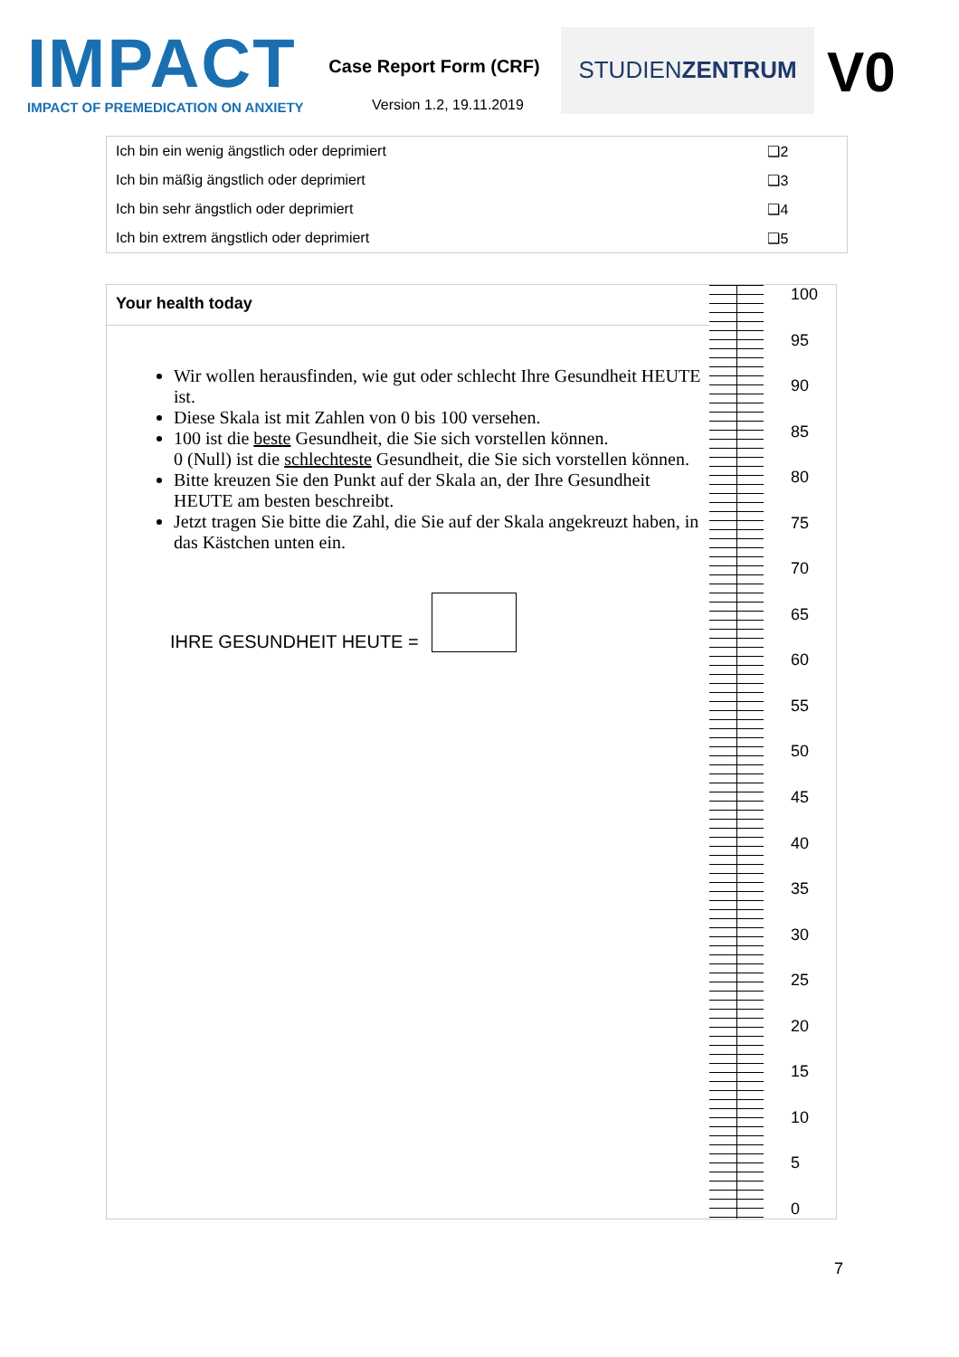IMPACT
IMPACT OF PREMEDICATION ON ANXIETY
Case Report Form (CRF)
Version 1.2, 19.11.2019
STUDIENZENTRUM
V0
| Ich bin ein wenig ängstlich oder deprimiert | ❑2 |
| Ich bin mäßig ängstlich oder deprimiert | ❑3 |
| Ich bin sehr ängstlich oder deprimiert | ❑4 |
| Ich bin extrem ängstlich oder deprimiert | ❑5 |
Your health today
Wir wollen herausfinden, wie gut oder schlecht Ihre Gesundheit HEUTE ist.
Diese Skala ist mit Zahlen von 0 bis 100 versehen.
100 ist die beste Gesundheit, die Sie sich vorstellen können.
0 (Null) ist die schlechteste Gesundheit, die Sie sich vorstellen können.
Bitte kreuzen Sie den Punkt auf der Skala an, der Ihre Gesundheit HEUTE am besten beschreibt.
Jetzt tragen Sie bitte die Zahl, die Sie auf der Skala angekreuzt haben, in das Kästchen unten ein.
IHRE GESUNDHEIT HEUTE =
100
95
90
85
80
75
70
65
60
55
50
45
40
35
30
25
20
15
10
5
0
7